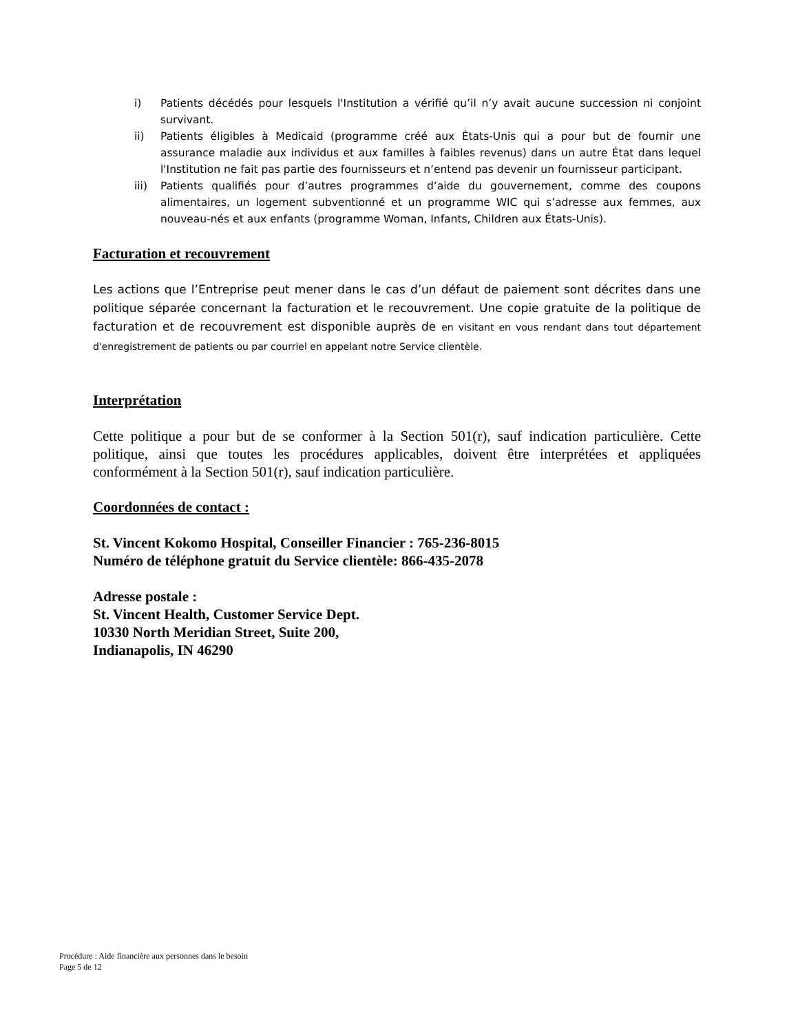i) Patients décédés pour lesquels l'Institution a vérifié qu’il n’y avait aucune succession ni conjoint survivant.
ii) Patients éligibles à Medicaid (programme créé aux États-Unis qui a pour but de fournir une assurance maladie aux individus et aux familles à faibles revenus) dans un autre État dans lequel l'Institution ne fait pas partie des fournisseurs et n’entend pas devenir un fournisseur participant.
iii) Patients qualifiés pour d’autres programmes d’aide du gouvernement, comme des coupons alimentaires, un logement subventionné et un programme WIC qui s’adresse aux femmes, aux nouveau-nés et aux enfants (programme Woman, Infants, Children aux États-Unis).
Facturation et recouvrement
Les actions que l’Entreprise peut mener dans le cas d’un défaut de paiement sont décrites dans une politique séparée concernant la facturation et le recouvrement. Une copie gratuite de la politique de facturation et de recouvrement est disponible auprès de en visitant en vous rendant dans tout département d'enregistrement de patients ou par courriel en appelant notre Service clientèle.
Interprétation
Cette politique a pour but de se conformer à la Section 501(r), sauf indication particulière. Cette politique, ainsi que toutes les procédures applicables, doivent être interprétées et appliquées conformément à la Section 501(r), sauf indication particulière.
Coordonnées de contact :
St. Vincent Kokomo Hospital, Conseiller Financier : 765-236-8015
Numéro de téléphone gratuit du Service clientèle: 866-435-2078
Adresse postale :
St. Vincent Health, Customer Service Dept.
10330 North Meridian Street, Suite 200,
Indianapolis, IN 46290
Procédure : Aide financière aux personnes dans le besoin
Page 5 de 12